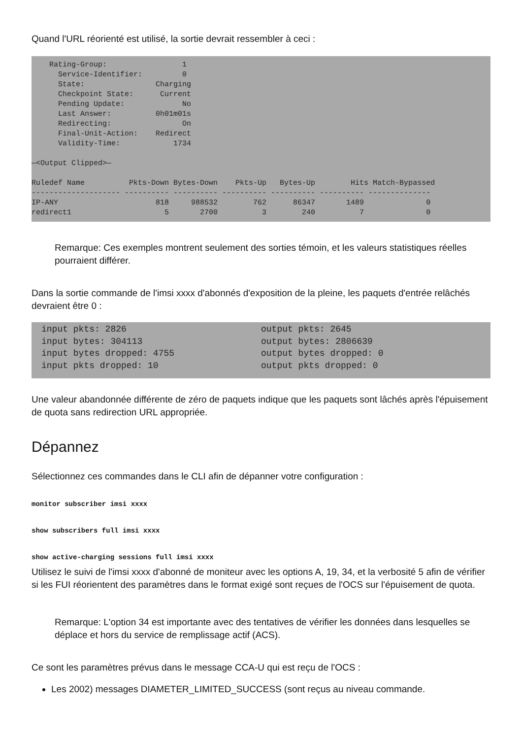Quand l'URL réorienté est utilisé, la sortie devrait ressembler à ceci :
Rating-Group: 1 Service-Identifier: 0 State: Charging Checkpoint State: Current Pending Update: No Last Answer: 0h01m01s Redirecting: On Final-Unit-Action: Redirect Validity-Time: 1734 —<Output Clipped>— Ruledef Name Pkts-Down Bytes-Down Pkts-Up Bytes-Up Hits Match-Bypassed -------------------- ---------- ---------- ---------- ---------- ---------- -------------- IP-ANY 818 988532 762 86347 1489 0 redirect1 5 2700 3 240 7 0
Remarque: Ces exemples montrent seulement des sorties témoin, et les valeurs statistiques réelles pourraient différer.
Dans la sortie commande de l'imsi xxxx d'abonnés d'exposition de la pleine, les paquets d'entrée relâchés devraient être 0 :
input pkts: 2826 input bytes: 304113 input bytes dropped: 4755 input pkts dropped: 10
output pkts: 2645 output bytes: 2806639 output bytes dropped: 0 output pkts dropped: 0
Une valeur abandonnée différente de zéro de paquets indique que les paquets sont lâchés après l'épuisement de quota sans redirection URL appropriée.
Dépannez
Sélectionnez ces commandes dans le CLI afin de dépanner votre configuration :
monitor subscriber imsi xxxx
show subscribers full imsi xxxx
show active-charging sessions full imsi xxxx
Utilisez le suivi de l'imsi xxxx d'abonné de moniteur avec les options A, 19, 34, et la verbosité 5 afin de vérifier si les FUI réorientent des paramètres dans le format exigé sont reçues de l'OCS sur l'épuisement de quota.
Remarque: L'option 34 est importante avec des tentatives de vérifier les données dans lesquelles se déplace et hors du service de remplissage actif (ACS).
Ce sont les paramètres prévus dans le message CCA-U qui est reçu de l'OCS :
Les 2002) messages DIAMETER_LIMITED_SUCCESS (sont reçus au niveau commande.